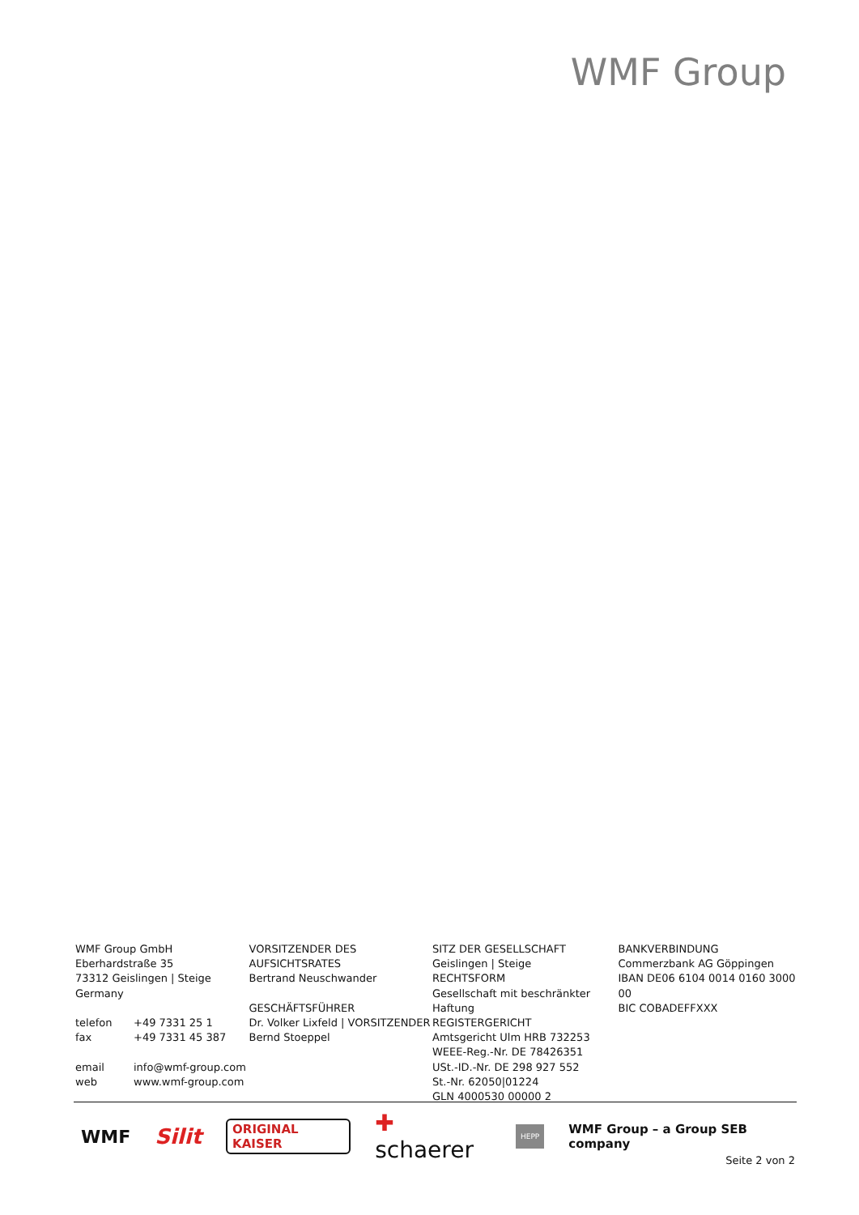WMF Group
WMF Group GmbH
Eberhardstraße 35
73312 Geislingen | Steige
Germany
telefon +49 7331 25 1
fax +49 7331 45 387
email info@wmf-group.com
web www.wmf-group.com
VORSITZENDER DES AUFSICHTSRATES
Bertrand Neuschwander
GESCHÄFTSFÜHRER
Dr. Volker Lixfeld | VORSITZENDER
Bernd Stoeppel
SITZ DER GESELLSCHAFT
Geislingen | Steige
RECHTSFORM
Gesellschaft mit beschränkter Haftung
REGISTERGERICHT
Amtsgericht Ulm HRB 732253
WEEE-Reg.-Nr. DE 78426351
USt.-ID.-Nr. DE 298 927 552
St.-Nr. 62050|01224
GLN 4000530 00000 2
BANKVERBINDUNG
Commerzbank AG Göppingen
IBAN DE06 6104 0014 0160 3000 00
BIC COBADEFFXXX
WMF Silit ORIGINAL KAISER ✚ schaerer HEPP WMF Group – a Group SEB company
Seite 2 von 2